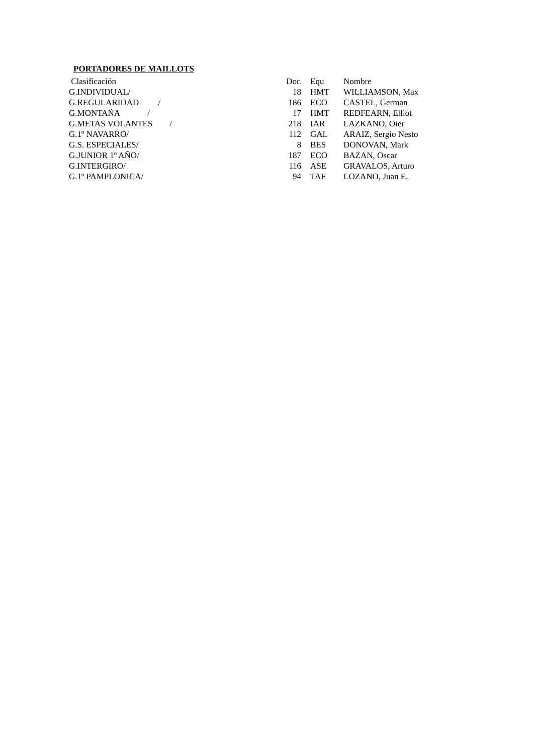PORTADORES DE MAILLOTS
| Clasificación | Dor. | Equ | Nombre |
| --- | --- | --- | --- |
| G.INDIVIDUAL/ | 18 | HMT | WILLIAMSON, Max |
| G.REGULARIDAD / | 186 | ECO | CASTEL, German |
| G.MONTAÑA / | 17 | HMT | REDFEARN, Elliot |
| G.METAS VOLANTES / | 218 | IAR | LAZKANO, Oier |
| G.1º NAVARRO/ | 112 | GAL | ARAIZ, Sergio Nesto |
| G.S. ESPECIALES/ | 8 | BES | DONOVAN, Mark |
| G.JUNIOR 1º AÑO/ | 187 | ECO | BAZAN, Oscar |
| G.INTERGIRO/ | 116 | ASE | GRAVALOS, Arturo |
| G.1º PAMPLONICA/ | 94 | TAF | LOZANO, Juan E. |